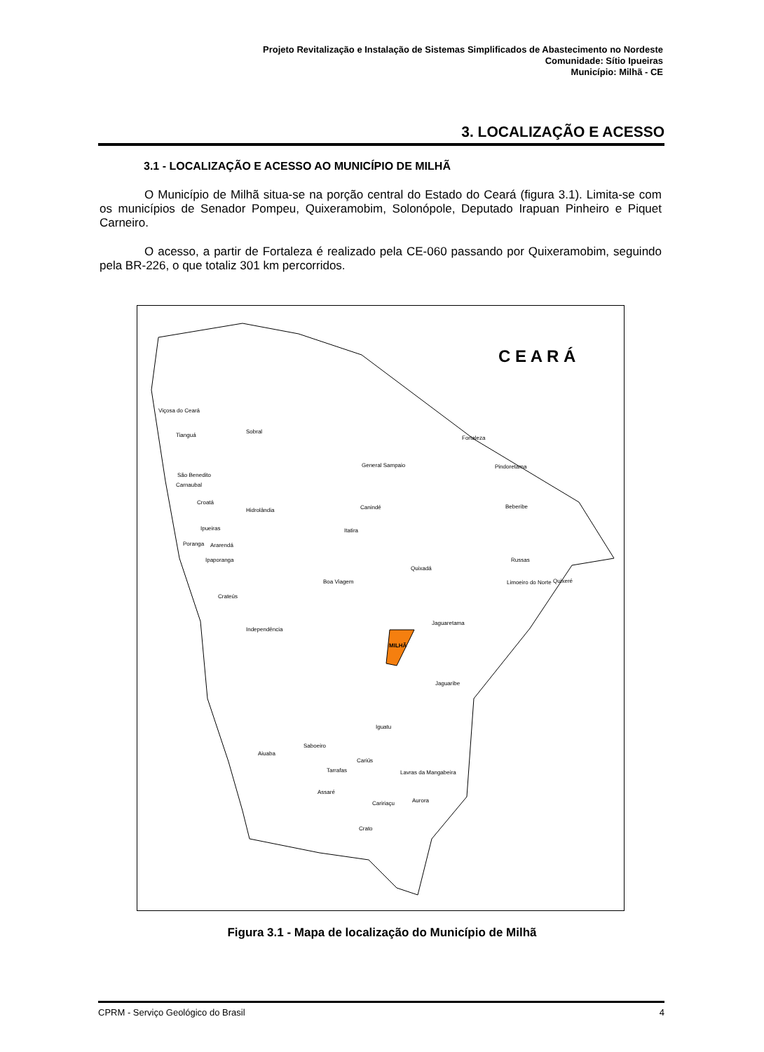Projeto Revitalização e Instalação de Sistemas Simplificados de Abastecimento no Nordeste
Comunidade: Sítio Ipueiras
Município: Milhã - CE
3. LOCALIZAÇÃO E ACESSO
3.1 - LOCALIZAÇÃO E ACESSO AO MUNICÍPIO DE MILHÃ
O Município de Milhã situa-se na porção central do Estado do Ceará (figura 3.1). Limita-se com os municípios de Senador Pompeu, Quixeramobim, Solonópole, Deputado Irapuan Pinheiro e Piquet Carneiro.
O acesso, a partir de Fortaleza é realizado pela CE-060 passando por Quixeramobim, seguindo pela BR-226, o que totaliz 301 km percorridos.
C E A R Á
Viçosa do Ceará
Tianguá
Sobral
Fortaleza
General Sampaio
Pindoretama
São Benedito
Carnaubal
Croatá
Hidrolândia
Canindé
Beberibe
Ipueiras
Itatira
Poranga
Ararendá
Ipaporanga
Russas
Quixadá
Boa Viagem
Quixeré
Limoeiro do Norte
Crateús
Independência
Jaguaretama
MILHÃ
Jaguaribe
Iguatu
Saboeiro
Aiuaba
Cariús
Tarrafas
Lavras da Mangabeira
Assaré
Aurora
Caririaçu
Crato
Figura 3.1 - Mapa de localização do Município de Milhã
CPRM - Serviço Geológico do Brasil 4